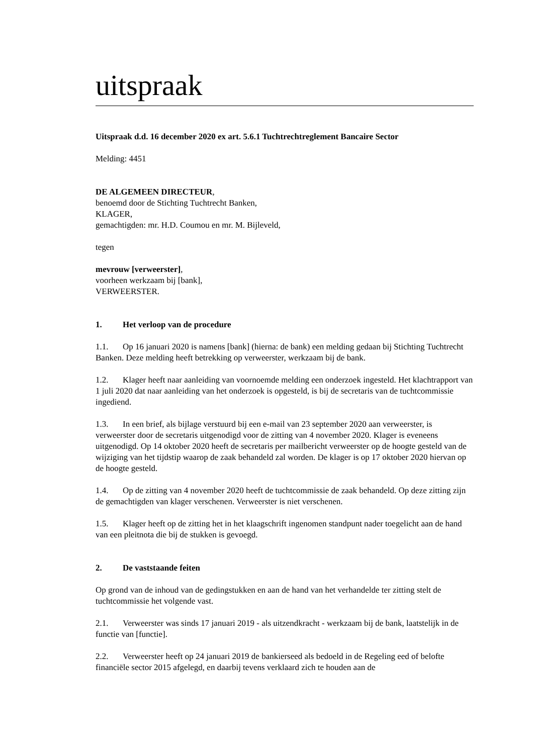uitspraak
Uitspraak d.d. 16 december 2020 ex art. 5.6.1 Tuchtrechtreglement Bancaire Sector
Melding: 4451
DE ALGEMEEN DIRECTEUR,
benoemd door de Stichting Tuchtrecht Banken,
KLAGER,
gemachtigden: mr. H.D. Coumou en mr. M. Bijleveld,
tegen
mevrouw [verweerster],
voorheen werkzaam bij [bank],
VERWEERSTER.
1. Het verloop van de procedure
1.1. Op 16 januari 2020 is namens [bank] (hierna: de bank) een melding gedaan bij Stichting Tuchtrecht Banken. Deze melding heeft betrekking op verweerster, werkzaam bij de bank.
1.2. Klager heeft naar aanleiding van voornoemde melding een onderzoek ingesteld. Het klachtrapport van 1 juli 2020 dat naar aanleiding van het onderzoek is opgesteld, is bij de secretaris van de tuchtcommissie ingediend.
1.3. In een brief, als bijlage verstuurd bij een e-mail van 23 september 2020 aan verweerster, is verweerster door de secretaris uitgenodigd voor de zitting van 4 november 2020. Klager is eveneens uitgenodigd. Op 14 oktober 2020 heeft de secretaris per mailbericht verweerster op de hoogte gesteld van de wijziging van het tijdstip waarop de zaak behandeld zal worden. De klager is op 17 oktober 2020 hiervan op de hoogte gesteld.
1.4. Op de zitting van 4 november 2020 heeft de tuchtcommissie de zaak behandeld. Op deze zitting zijn de gemachtigden van klager verschenen. Verweerster is niet verschenen.
1.5. Klager heeft op de zitting het in het klaagschrift ingenomen standpunt nader toegelicht aan de hand van een pleitnota die bij de stukken is gevoegd.
2. De vaststaande feiten
Op grond van de inhoud van de gedingstukken en aan de hand van het verhandelde ter zitting stelt de tuchtcommissie het volgende vast.
2.1. Verweerster was sinds 17 januari 2019 - als uitzendkracht - werkzaam bij de bank, laatstelijk in de functie van [functie].
2.2. Verweerster heeft op 24 januari 2019 de bankierseed als bedoeld in de Regeling eed of belofte financiële sector 2015 afgelegd, en daarbij tevens verklaard zich te houden aan de